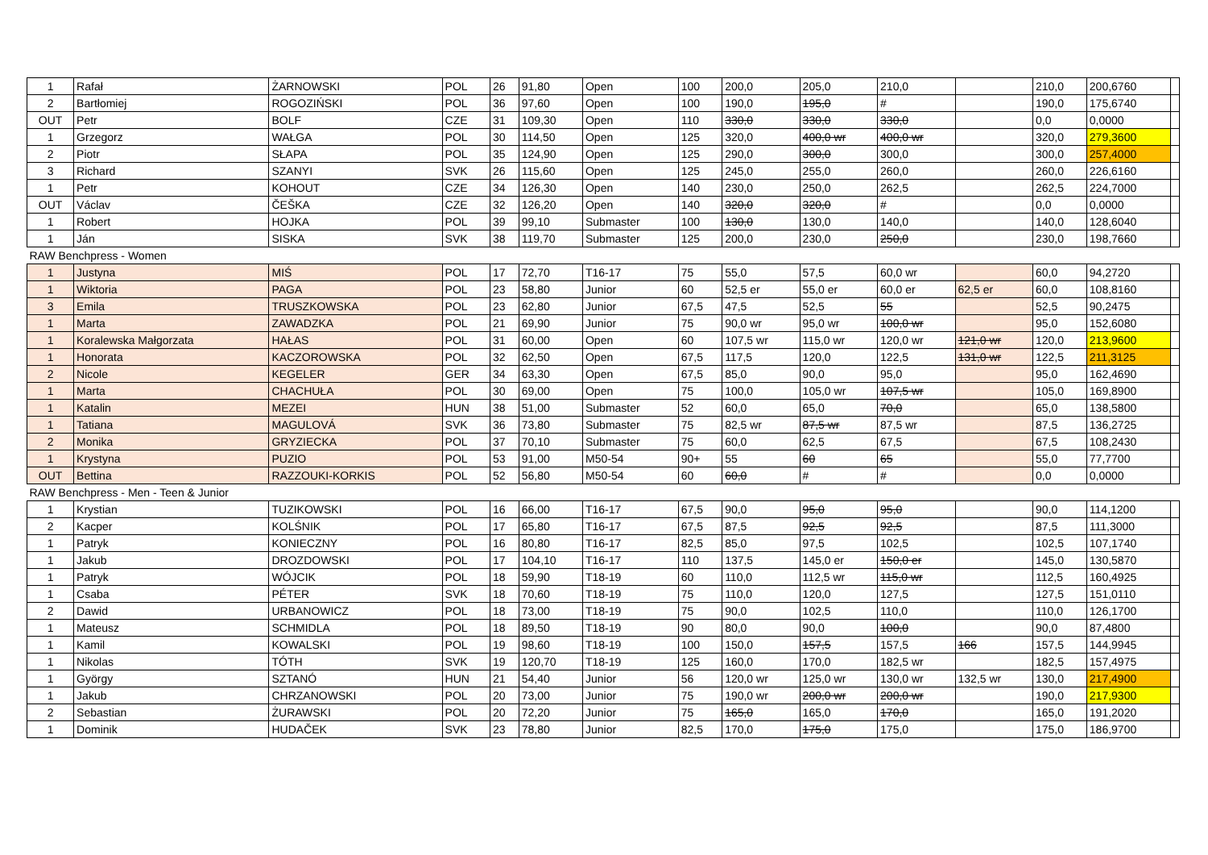| 1 | Rafał | ŻARNOWSKI | POL | 26 | 91,80 | Open | 100 | 200,0 | 205,0 | 210,0 | | 210,0 | 200,6760 | |
| 2 | Bartłomiej | ROGOZIŃSKI | POL | 36 | 97,60 | Open | 100 | 190,0 | 195,0 | # | | 190,0 | 175,6740 | |
| OUT | Petr | BOLF | CZE | 31 | 109,30 | Open | 110 | 330,0 | 330,0 | 330,0 | | 0,0 | 0,0000 | |
| 1 | Grzegorz | WAŁGA | POL | 30 | 114,50 | Open | 125 | 320,0 | 400,0 wr | 400,0 wr | | 320,0 | 279,3600 | |
| 2 | Piotr | SŁAPA | POL | 35 | 124,90 | Open | 125 | 290,0 | 300,0 | 300,0 | | 300,0 | 257,4000 | |
| 3 | Richard | SZANYI | SVK | 26 | 115,60 | Open | 125 | 245,0 | 255,0 | 260,0 | | 260,0 | 226,6160 | |
| 1 | Petr | KOHOUT | CZE | 34 | 126,30 | Open | 140 | 230,0 | 250,0 | 262,5 | | 262,5 | 224,7000 | |
| OUT | Václav | ČEŠKA | CZE | 32 | 126,20 | Open | 140 | 320,0 | 320,0 | # | | 0,0 | 0,0000 | |
| 1 | Robert | HOJKA | POL | 39 | 99,10 | Submaster | 100 | 130,0 | 130,0 | 140,0 | | 140,0 | 128,6040 | |
| 1 | Ján | SISKA | SVK | 38 | 119,70 | Submaster | 125 | 200,0 | 230,0 | 250,0 | | 230,0 | 198,7660 | |
| RAW Benchpress - Women | | | | | | | | | | | | | | |
| 1 | Justyna | MIŚ | POL | 17 | 72,70 | T16-17 | 75 | 55,0 | 57,5 | 60,0 wr | | 60,0 | 94,2720 | |
| 1 | Wiktoria | PAGA | POL | 23 | 58,80 | Junior | 60 | 52,5 er | 55,0 er | 60,0 er | 62,5 er | 60,0 | 108,8160 | |
| 3 | Emila | TRUSZKOWSKA | POL | 23 | 62,80 | Junior | 67,5 | 47,5 | 52,5 | 55 | | 52,5 | 90,2475 | |
| 1 | Marta | ZAWADZKA | POL | 21 | 69,90 | Junior | 75 | 90,0 wr | 95,0 wr | 100,0 wr | | 95,0 | 152,6080 | |
| 1 | Koralewska Małgorzata | HAŁAS | POL | 31 | 60,00 | Open | 60 | 107,5 wr | 115,0 wr | 120,0 wr | 121,0 wr | 120,0 | 213,9600 | |
| 1 | Honorata | KACZOROWSKA | POL | 32 | 62,50 | Open | 67,5 | 117,5 | 120,0 | 122,5 | 131,0 wr | 122,5 | 211,3125 | |
| 2 | Nicole | KEGELER | GER | 34 | 63,30 | Open | 67,5 | 85,0 | 90,0 | 95,0 | | 95,0 | 162,4690 | |
| 1 | Marta | CHACHUŁA | POL | 30 | 69,00 | Open | 75 | 100,0 | 105,0 wr | 107,5 wr | | 105,0 | 169,8900 | |
| 1 | Katalin | MEZEI | HUN | 38 | 51,00 | Submaster | 52 | 60,0 | 65,0 | 70,0 | | 65,0 | 138,5800 | |
| 1 | Tatiana | MAGULOVÁ | SVK | 36 | 73,80 | Submaster | 75 | 82,5 wr | 87,5 wr | 87,5 wr | | 87,5 | 136,2725 | |
| 2 | Monika | GRYZIECKA | POL | 37 | 70,10 | Submaster | 75 | 60,0 | 62,5 | 67,5 | | 67,5 | 108,2430 | |
| 1 | Krystyna | PUZIO | POL | 53 | 91,00 | M50-54 | 90+ | 55 | 60 | 65 | | 55,0 | 77,7700 | |
| OUT | Bettina | RAZZOUKI-KORKIS | POL | 52 | 56,80 | M50-54 | 60 | 60,0 | # | # | | 0,0 | 0,0000 | |
| RAW Benchpress - Men - Teen & Junior | | | | | | | | | | | | | | |
| 1 | Krystian | TUZIKOWSKI | POL | 16 | 66,00 | T16-17 | 67,5 | 90,0 | 95,0 | 95,0 | | 90,0 | 114,1200 | |
| 2 | Kacper | KOLŚNIK | POL | 17 | 65,80 | T16-17 | 67,5 | 87,5 | 92,5 | 92,5 | | 87,5 | 111,3000 | |
| 1 | Patryk | KONIECZNY | POL | 16 | 80,80 | T16-17 | 82,5 | 85,0 | 97,5 | 102,5 | | 102,5 | 107,1740 | |
| 1 | Jakub | DROZDOWSKI | POL | 17 | 104,10 | T16-17 | 110 | 137,5 | 145,0 er | 150,0 er | | 145,0 | 130,5870 | |
| 1 | Patryk | WÓJCIK | POL | 18 | 59,90 | T18-19 | 60 | 110,0 | 112,5 wr | 115,0 wr | | 112,5 | 160,4925 | |
| 1 | Csaba | PÉTER | SVK | 18 | 70,60 | T18-19 | 75 | 110,0 | 120,0 | 127,5 | | 127,5 | 151,0110 | |
| 2 | Dawid | URBANOWICZ | POL | 18 | 73,00 | T18-19 | 75 | 90,0 | 102,5 | 110,0 | | 110,0 | 126,1700 | |
| 1 | Mateusz | SCHMIDLA | POL | 18 | 89,50 | T18-19 | 90 | 80,0 | 90,0 | 100,0 | | 90,0 | 87,4800 | |
| 1 | Kamil | KOWALSKI | POL | 19 | 98,60 | T18-19 | 100 | 150,0 | 157,5 | 157,5 | 166 | 157,5 | 144,9945 | |
| 1 | Nikolas | TÓTH | SVK | 19 | 120,70 | T18-19 | 125 | 160,0 | 170,0 | 182,5 wr | | 182,5 | 157,4975 | |
| 1 | György | SZTANÓ | HUN | 21 | 54,40 | Junior | 56 | 120,0 wr | 125,0 wr | 130,0 wr | 132,5 wr | 130,0 | 217,4900 | |
| 1 | Jakub | CHRZANOWSKI | POL | 20 | 73,00 | Junior | 75 | 190,0 wr | 200,0 wr | 200,0 wr | | 190,0 | 217,9300 | |
| 2 | Sebastian | ŻURAWSKI | POL | 20 | 72,20 | Junior | 75 | 165,0 | 165,0 | 170,0 | | 165,0 | 191,2020 | |
| 1 | Dominik | HUDAČEK | SVK | 23 | 78,80 | Junior | 82,5 | 170,0 | 175,0 | 175,0 | | 175,0 | 186,9700 | |